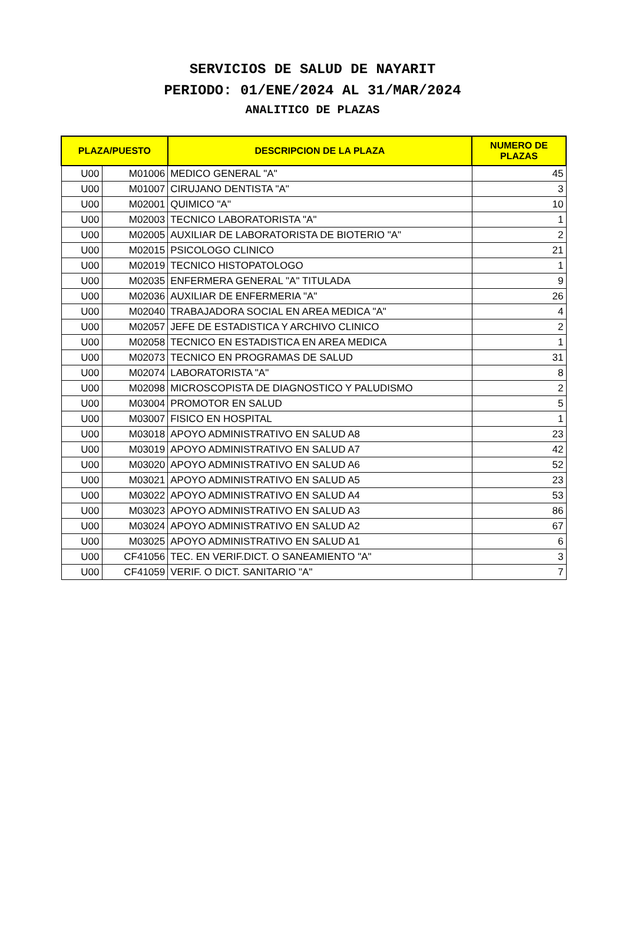SERVICIOS DE SALUD DE NAYARIT
PERIODO: 01/ENE/2024 AL 31/MAR/2024
ANALITICO DE PLAZAS
| PLAZA/PUESTO | | DESCRIPCION DE LA PLAZA | NUMERO DE PLAZAS |
| --- | --- | --- | --- |
| U00 | M01006 | MEDICO GENERAL "A" | 45 |
| U00 | M01007 | CIRUJANO DENTISTA "A" | 3 |
| U00 | M02001 | QUIMICO "A" | 10 |
| U00 | M02003 | TECNICO LABORATORISTA "A" | 1 |
| U00 | M02005 | AUXILIAR DE LABORATORISTA DE BIOTERIO "A" | 2 |
| U00 | M02015 | PSICOLOGO CLINICO | 21 |
| U00 | M02019 | TECNICO HISTOPATOLOGO | 1 |
| U00 | M02035 | ENFERMERA GENERAL "A" TITULADA | 9 |
| U00 | M02036 | AUXILIAR DE ENFERMERIA "A" | 26 |
| U00 | M02040 | TRABAJADORA SOCIAL EN AREA MEDICA "A" | 4 |
| U00 | M02057 | JEFE DE ESTADISTICA Y ARCHIVO CLINICO | 2 |
| U00 | M02058 | TECNICO EN ESTADISTICA EN AREA MEDICA | 1 |
| U00 | M02073 | TECNICO EN PROGRAMAS DE SALUD | 31 |
| U00 | M02074 | LABORATORISTA "A" | 8 |
| U00 | M02098 | MICROSCOPISTA DE DIAGNOSTICO Y PALUDISMO | 2 |
| U00 | M03004 | PROMOTOR EN SALUD | 5 |
| U00 | M03007 | FISICO EN HOSPITAL | 1 |
| U00 | M03018 | APOYO ADMINISTRATIVO EN SALUD A8 | 23 |
| U00 | M03019 | APOYO ADMINISTRATIVO EN SALUD A7 | 42 |
| U00 | M03020 | APOYO ADMINISTRATIVO EN SALUD A6 | 52 |
| U00 | M03021 | APOYO ADMINISTRATIVO EN SALUD A5 | 23 |
| U00 | M03022 | APOYO ADMINISTRATIVO EN SALUD A4 | 53 |
| U00 | M03023 | APOYO ADMINISTRATIVO EN SALUD A3 | 86 |
| U00 | M03024 | APOYO ADMINISTRATIVO EN SALUD A2 | 67 |
| U00 | M03025 | APOYO ADMINISTRATIVO EN SALUD A1 | 6 |
| U00 | CF41056 | TEC. EN VERIF.DICT. O SANEAMIENTO "A" | 3 |
| U00 | CF41059 | VERIF. O DICT. SANITARIO "A" | 7 |